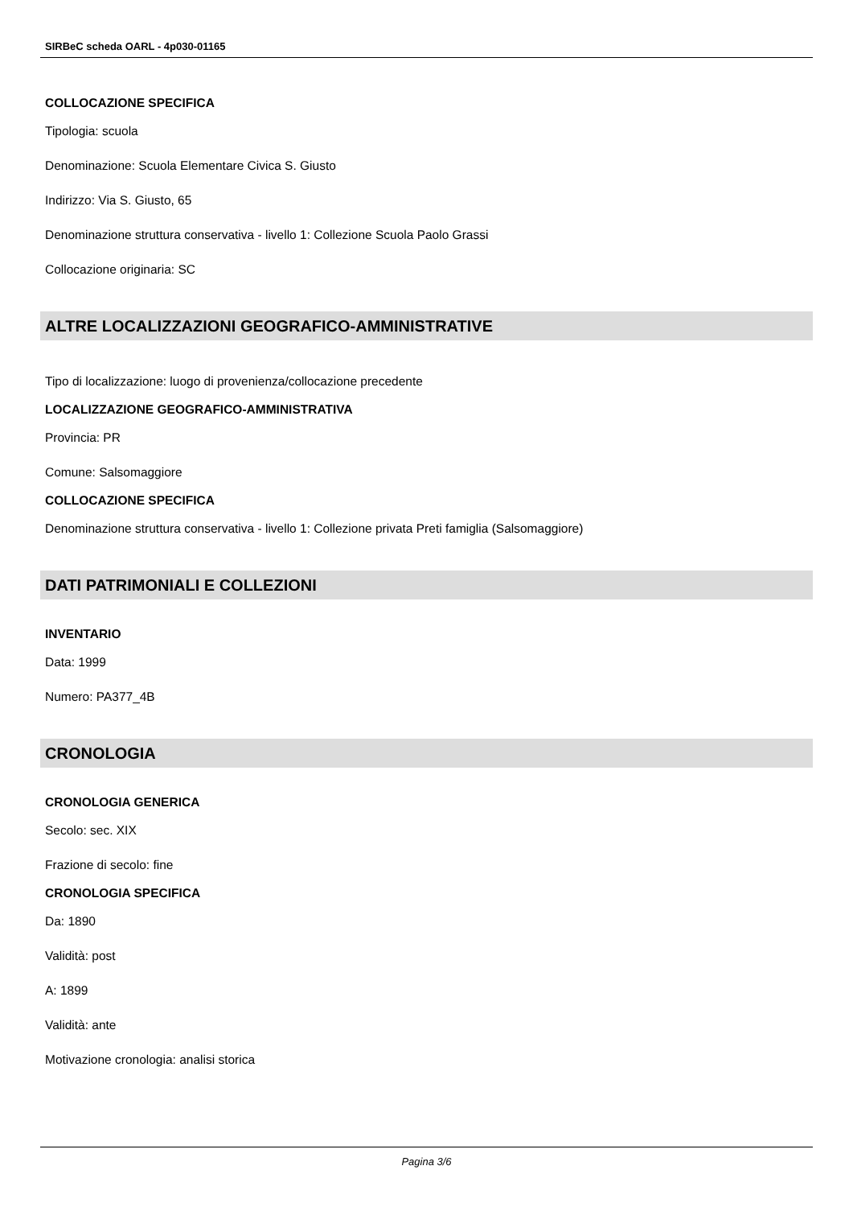SIRBeC scheda OARL - 4p030-01165
COLLOCAZIONE SPECIFICA
Tipologia: scuola
Denominazione: Scuola Elementare Civica S. Giusto
Indirizzo: Via S. Giusto, 65
Denominazione struttura conservativa - livello 1: Collezione Scuola Paolo Grassi
Collocazione originaria: SC
ALTRE LOCALIZZAZIONI GEOGRAFICO-AMMINISTRATIVE
Tipo di localizzazione: luogo di provenienza/collocazione precedente
LOCALIZZAZIONE GEOGRAFICO-AMMINISTRATIVA
Provincia: PR
Comune: Salsomaggiore
COLLOCAZIONE SPECIFICA
Denominazione struttura conservativa - livello 1: Collezione privata Preti famiglia (Salsomaggiore)
DATI PATRIMONIALI E COLLEZIONI
INVENTARIO
Data: 1999
Numero: PA377_4B
CRONOLOGIA
CRONOLOGIA GENERICA
Secolo: sec. XIX
Frazione di secolo: fine
CRONOLOGIA SPECIFICA
Da: 1890
Validità: post
A: 1899
Validità: ante
Motivazione cronologia: analisi storica
Pagina 3/6